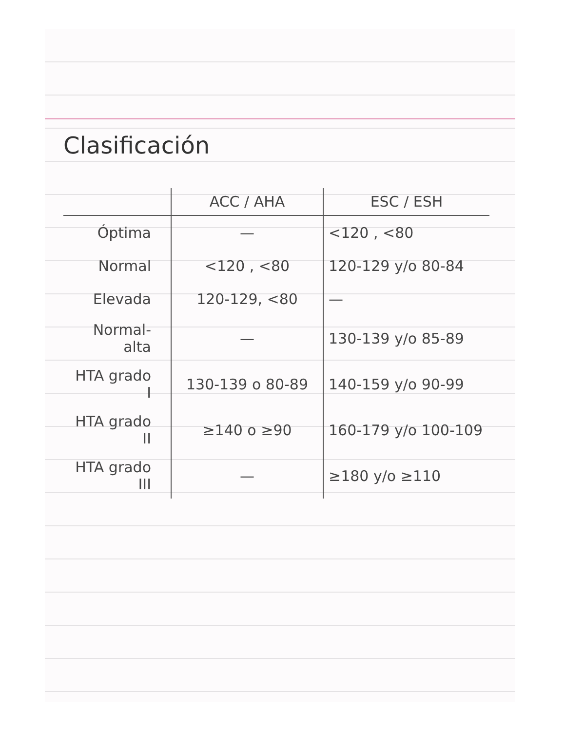Clasificación
| | ACC / AHA | ESC / ESH |
| --- | --- | --- |
| Óptima | — | <120 , <80 |
| Normal | <120 , <80 | 120-129 y/o 80-84 |
| Elevada | 120-129, <80 | — |
| Normal-alta | — | 130-139 y/o 85-89 |
| HTA grado I | 130-139 o 80-89 | 140-159 y/o 90-99 |
| HTA grado II | ≥140 o ≥90 | 160-179 y/o 100-109 |
| HTA grado III | — | ≥180 y/o ≥110 |